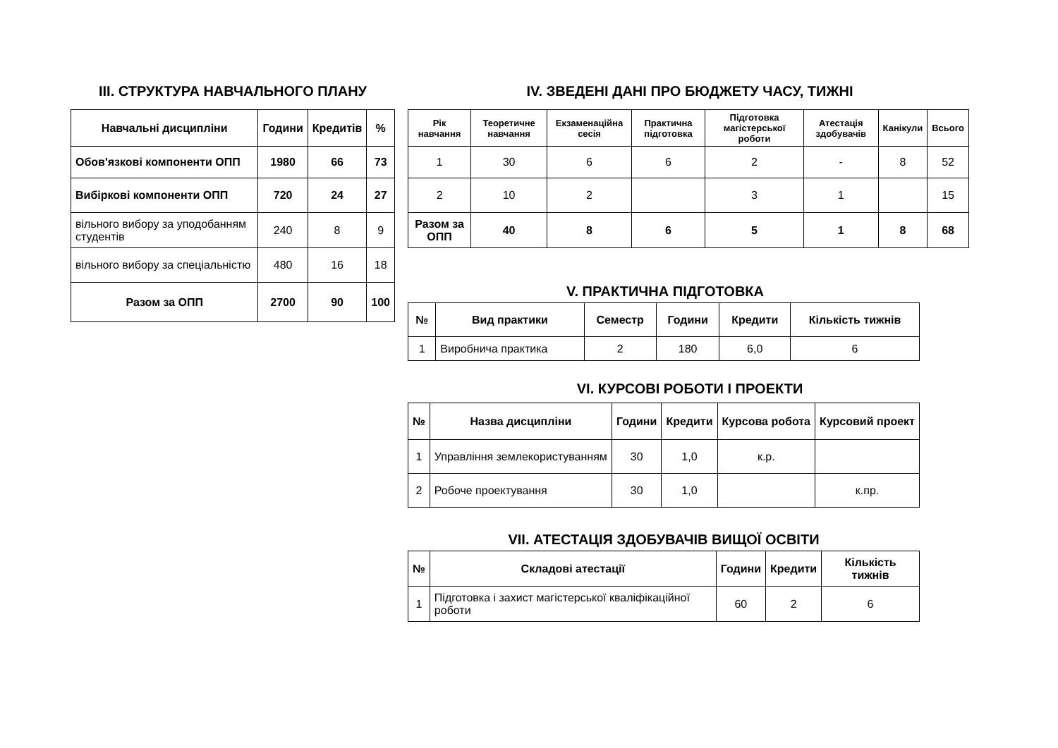ІІІ. СТРУКТУРА НАВЧАЛЬНОГО ПЛАНУ
| Навчальні дисципліни | Години | Кредитів | % |
| --- | --- | --- | --- |
| Обов'язкові компоненти ОПП | 1980 | 66 | 73 |
| Вибіркові компоненти ОПП | 720 | 24 | 27 |
| вільного вибору за уподобанням студентів | 240 | 8 | 9 |
| вільного вибору за спеціальністю | 480 | 16 | 18 |
| Разом за ОПП | 2700 | 90 | 100 |
IV. ЗВЕДЕНІ ДАНІ ПРО БЮДЖЕТУ ЧАСУ, ТИЖНІ
| Рік навчання | Теоретичне навчання | Екзаменаційна сесія | Практична підготовка | Підготовка магістерської роботи | Атестація здобувачів | Канікули | Всього |
| --- | --- | --- | --- | --- | --- | --- | --- |
| 1 | 30 | 6 | 6 | 2 | - | 8 | 52 |
| 2 | 10 | 2 | | 3 | 1 | | 15 |
| Разом за ОПП | 40 | 8 | 6 | 5 | 1 | 8 | 68 |
V. ПРАКТИЧНА ПІДГОТОВКА
| № | Вид практики | Семестр | Години | Кредити | Кількість тижнів |
| --- | --- | --- | --- | --- | --- |
| 1 | Виробнича практика | 2 | 180 | 6,0 | 6 |
VI. КУРСОВІ РОБОТИ І ПРОЕКТИ
| № | Назва дисципліни | Години | Кредити | Курсова робота | Курсовий проект |
| --- | --- | --- | --- | --- | --- |
| 1 | Управління землекористуванням | 30 | 1,0 | к.р. | |
| 2 | Робоче проектування | 30 | 1,0 | | к.пр. |
VII. АТЕСТАЦІЯ ЗДОБУВАЧІВ ВИЩОЇ ОСВІТИ
| № | Складові атестації | Години | Кредити | Кількість тижнів |
| --- | --- | --- | --- | --- |
| 1 | Підготовка і захист магістерської кваліфікаційної роботи | 60 | 2 | 6 |